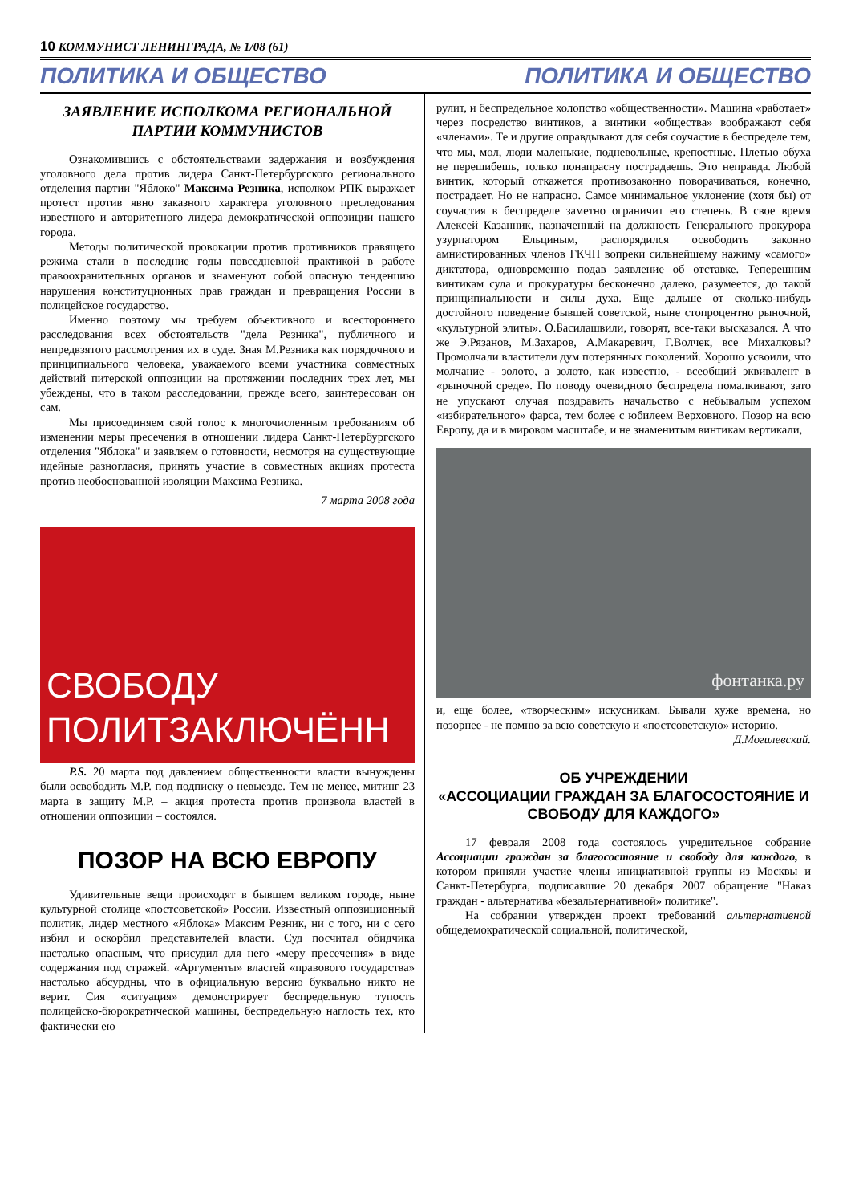10 КОММУНИСТ ЛЕНИНГРАДА, № 1/08 (61)
ПОЛИТИКА И ОБЩЕСТВО ПОЛИТИКА И ОБЩЕСТВО
ЗАЯВЛЕНИЕ ИСПОЛКОМА РЕГИОНАЛЬНОЙ ПАРТИИ КОММУНИСТОВ
Ознакомившись с обстоятельствами задержания и возбуждения уголовного дела против лидера Санкт-Петербургского регионального отделения партии "Яблоко" Максима Резника, исполком РПК выражает протест против явно заказного характера уголовного преследования известного и авторитетного лидера демократической оппозиции нашего города.
Методы политической провокации против противников правящего режима стали в последние годы повседневной практикой в работе правоохранительных органов и знаменуют собой опасную тенденцию нарушения конституционных прав граждан и превращения России в полицейское государство.
Именно поэтому мы требуем объективного и всестороннего расследования всех обстоятельств "дела Резника", публичного и непредвзятого рассмотрения их в суде. Зная М.Резника как порядочного и принципиального человека, уважаемого всеми участника совместных действий питерской оппозиции на протяжении последних трех лет, мы убеждены, что в таком расследовании, прежде всего, заинтересован он сам.
Мы присоединяем свой голос к многочисленным требованиям об изменении меры пресечения в отношении лидера Санкт-Петербургского отделения "Яблока" и заявляем о готовности, несмотря на существующие идейные разногласия, принять участие в совместных акциях протеста против необоснованной изоляции Максима Резника.
7 марта 2008 года
СВОБОДУ
ПОЛИТЗАКЛЮЧЁНН
P.S. 20 марта под давлением общественности власти вынуждены были освободить М.Р. под подписку о невыезде. Тем не менее, митинг 23 марта в защиту М.Р. – акция протеста против произвола властей в отношении оппозиции – состоялся.
ПОЗОР НА ВСЮ ЕВРОПУ
Удивительные вещи происходят в бывшем великом городе, ныне культурной столице «постсоветской» России. Известный оппозиционный политик, лидер местного «Яблока» Максим Резник, ни с того, ни с сего избил и оскорбил представителей власти. Суд посчитал обидчика настолько опасным, что присудил для него «меру пресечения» в виде содержания под стражей. «Аргументы» властей «правового государства» настолько абсурдны, что в официальную версию буквально никто не верит. Сия «ситуация» демонстрирует беспредельную тупость полицейско-бюрократической машины, беспредельную наглость тех, кто фактически ею
рулит, и беспредельное холопство «общественности». Машина «работает» через посредство винтиков, а винтики «общества» воображают себя «членами». Те и другие оправдывают для себя соучастие в беспределе тем, что мы, мол, люди маленькие, подневольные, крепостные. Плетью обуха не перешибешь, только понапрасну пострадаешь. Это неправда. Любой винтик, который откажется противозаконно поворачиваться, конечно, пострадает. Но не напрасно. Самое минимальное уклонение (хотя бы) от соучастия в беспределе заметно ограничит его степень. В свое время Алексей Казанник, назначенный на должность Генерального прокурора узурпатором Ельциным, распорядился освободить законно амнистированных членов ГКЧП вопреки сильнейшему нажиму «самого» диктатора, одновременно подав заявление об отставке. Теперешним винтикам суда и прокуратуры бесконечно далеко, разумеется, до такой принципиальности и силы духа. Еще дальше от сколько-нибудь достойного поведение бывшей советской, ныне стопроцентно рыночной, «культурной элиты». О.Басилашвили, говорят, все-таки высказался. А что же Э.Рязанов, М.Захаров, А.Макаревич, Г.Волчек, все Михалковы? Промолчали властители дум потерянных поколений. Хорошо усвоили, что молчание - золото, а золото, как известно, - всеобщий эквивалент в «рыночной среде». По поводу очевидного беспредела помалкивают, зато не упускают случая поздравить начальство с небывалым успехом «избирательного» фарса, тем более с юбилеем Верховного. Позор на всю Европу, да и в мировом масштабе, и не знаменитым винтикам вертикали,
фонтанка.ру
и, еще более, «творческим» искусникам. Бывали хуже времена, но позорнее - не помню за всю советскую и «постсоветскую» историю.
Д.Могилевский.
ОБ УЧРЕЖДЕНИИ
«АССОЦИАЦИИ ГРАЖДАН ЗА БЛАГОСОСТОЯНИЕ И СВОБОДУ ДЛЯ КАЖДОГО»
17 февраля 2008 года состоялось учредительное собрание Ассоциации граждан за благосостояние и свободу для каждого, в котором приняли участие члены инициативной группы из Москвы и Санкт-Петербурга, подписавшие 20 декабря 2007 обращение "Наказ граждан - альтернатива «безальтернативной» политике".
На собрании утвержден проект требований альтернативной общедемократической социальной, политической,